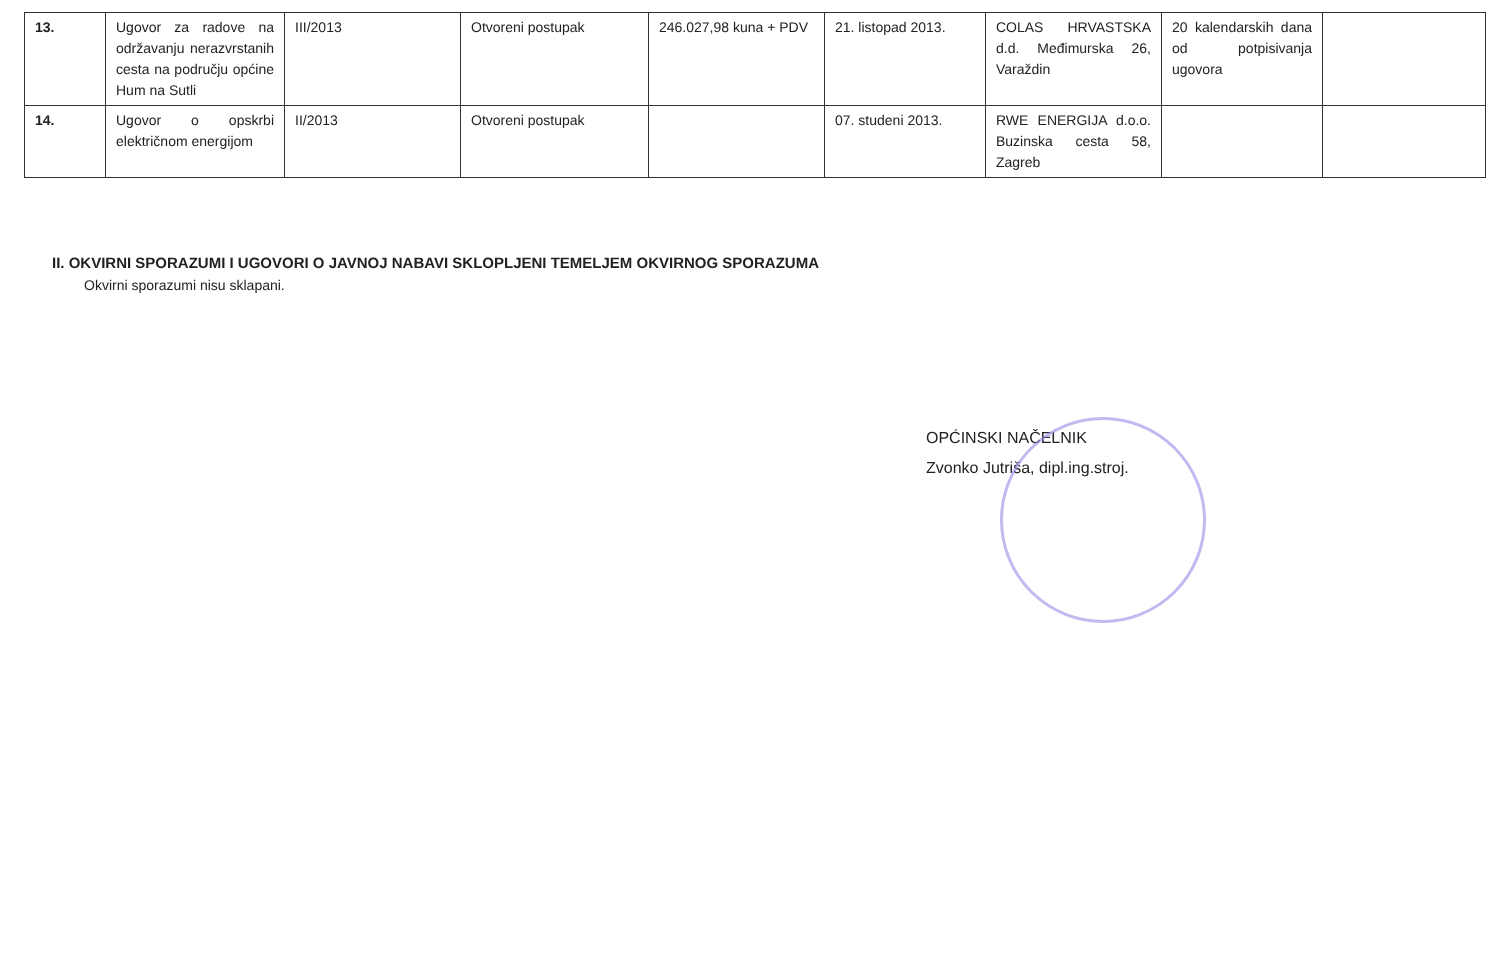| 13. | Ugovor za radove na održavanju nerazvrstanih cesta na području općine Hum na Sutli | III/2013 | Otvoreni postupak | 246.027,98 kuna + PDV | 21. listopad 2013. | COLAS HRVASTSKA d.d. Međimurska 26, Varaždin | 20 kalendarskih dana od potpisivanja ugovora | |
| 14. | Ugovor o opskrbi električnom energijom | II/2013 | Otvoreni postupak | | 07. studeni 2013. | RWE ENERGIJA d.o.o. Buzinska cesta 58, Zagreb | | |
II. OKVIRNI SPORAZUMI I UGOVORI O JAVNOJ NABAVI SKLOPLJENI TEMELJEM OKVIRNOG SPORAZUMA
Okvirni sporazumi nisu sklapani.
OPĆINSKI NAČELNIK
Zvonko Jutriša, dipl.ing.stroj.